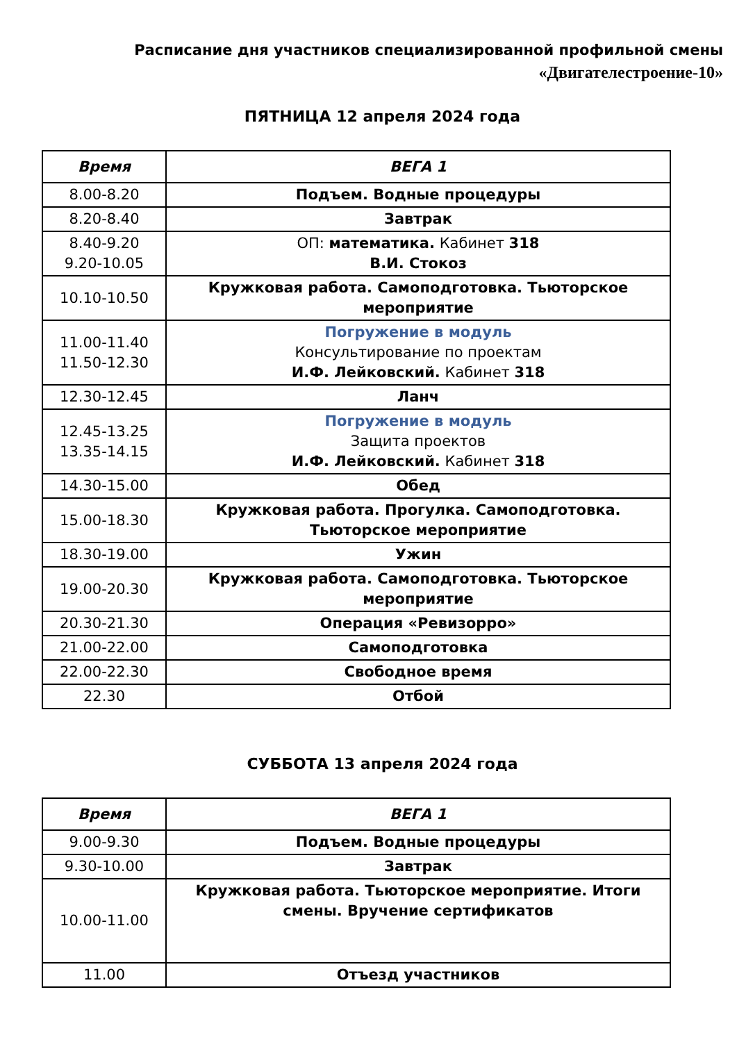Расписание дня участников специализированной профильной смены
«Двигателестроение-10»
ПЯТНИЦА 12 апреля 2024 года
| Время | ВЕГА 1 |
| --- | --- |
| 8.00-8.20 | Подъем. Водные процедуры |
| 8.20-8.40 | Завтрак |
| 8.40-9.20 9.20-10.05 | ОП: математика. Кабинет 318 В.И. Стокоз |
| 10.10-10.50 | Кружковая работа. Самоподготовка. Тьюторское мероприятие |
| 11.00-11.40 11.50-12.30 | Погружение в модуль Консультирование по проектам И.Ф. Лейковский. Кабинет 318 |
| 12.30-12.45 | Ланч |
| 12.45-13.25 13.35-14.15 | Погружение в модуль Защита проектов И.Ф. Лейковский. Кабинет 318 |
| 14.30-15.00 | Обед |
| 15.00-18.30 | Кружковая работа. Прогулка. Самоподготовка. Тьюторское мероприятие |
| 18.30-19.00 | Ужин |
| 19.00-20.30 | Кружковая работа. Самоподготовка. Тьюторское мероприятие |
| 20.30-21.30 | Операция «Ревизорро» |
| 21.00-22.00 | Самоподготовка |
| 22.00-22.30 | Свободное время |
| 22.30 | Отбой |
СУББОТА 13 апреля 2024 года
| Время | ВЕГА 1 |
| --- | --- |
| 9.00-9.30 | Подъем. Водные процедуры |
| 9.30-10.00 | Завтрак |
| 10.00-11.00 | Кружковая работа. Тьюторское мероприятие. Итоги смены. Вручение сертификатов |
| 11.00 | Отъезд участников |